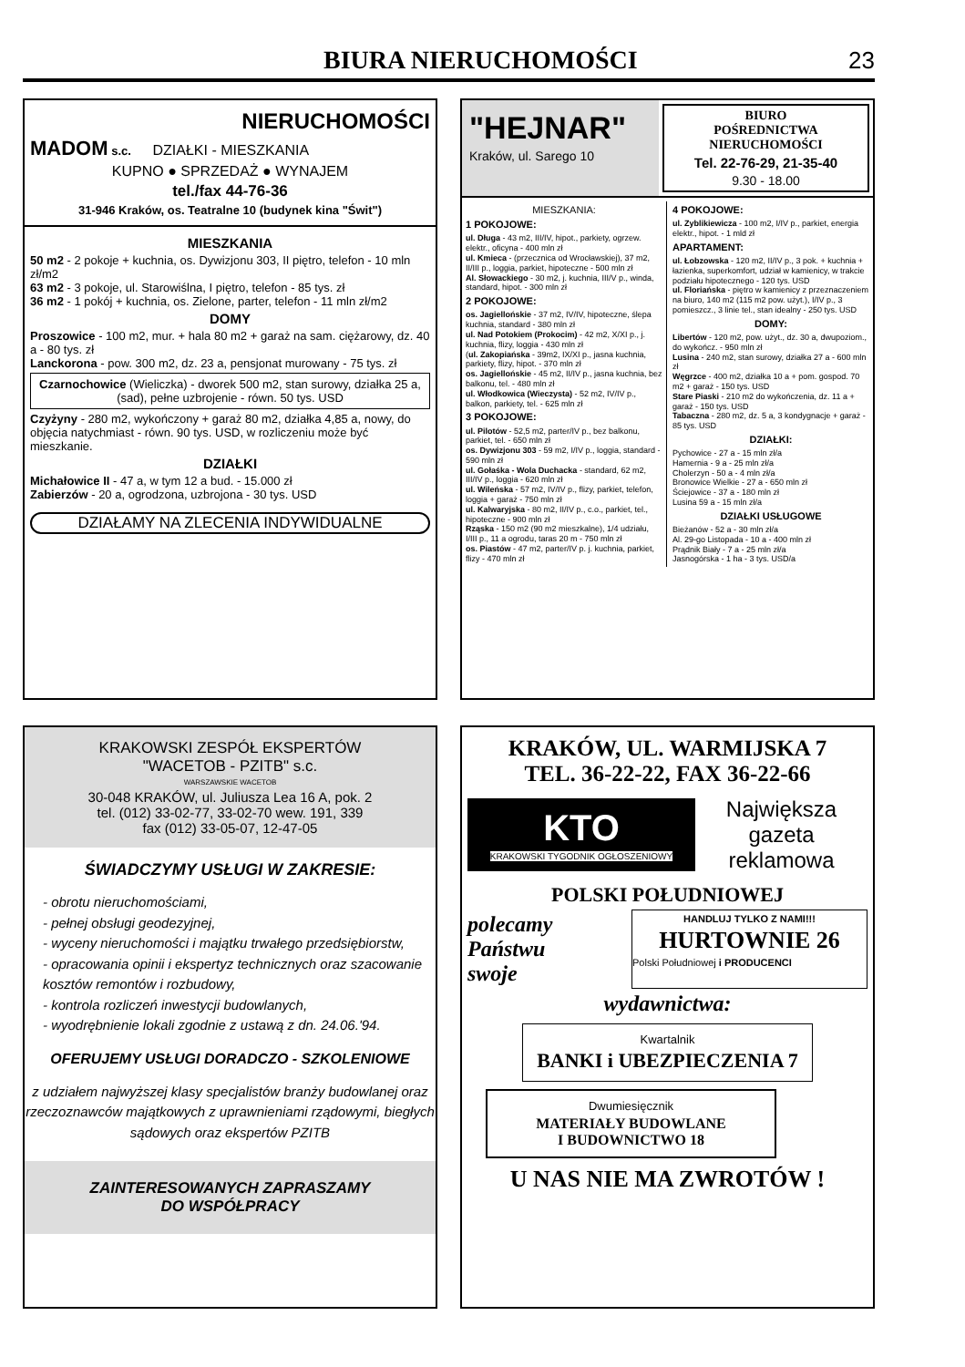BIURA NIERUCHOMOŚCI
23
NIERUCHOMOŚCI
MADOM s.c. DZIAŁKI - MIESZKANIA
KUPNO ● SPRZEDAŻ ● WYNAJEM
tel./fax 44-76-36
31-946 Kraków, os. Teatralne 10 (budynek kina "Świt")
MIESZKANIA
50 m2 - 2 pokoje + kuchnia, os. Dywizjonu 303, II piętro, telefon - 10 mln zł/m2
63 m2 - 3 pokoje, ul. Starowiślna, I piętro, telefon - 85 tys. zł
36 m2 - 1 pokój + kuchnia, os. Zielone, parter, telefon - 11 mln zł/m2
DOMY
Proszowice - 100 m2, mur. + hala 80 m2 + garaż na sam. ciężarowy, dz. 40 a - 80 tys. zł
Lanckorona - pow. 300 m2, dz. 23 a, pensjonat murowany - 75 tys. zł
Czarnochowice (Wieliczka) - dworek 500 m2, stan surowy, działka 25 a, (sad), pełne uzbrojenie - równ. 50 tys. USD
Czyżyny - 280 m2, wykończony + garaż 80 m2, działka 4,85 a, nowy, do objęcia natychmiast - równ. 90 tys. USD, w rozliczeniu może być mieszkanie.
DZIAŁKI
Michałowice II - 47 a, w tym 12 a bud. - 15.000 zł
Zabierzów - 20 a, ogrodzona, uzbrojona - 30 tys. USD
DZIAŁAMY NA ZLECENIA INDYWIDUALNE
"HEJNAR"
Kraków, ul. Sarego 10
BIURO
POŚREDNICTWA
NIERUCHOMOŚCI
Tel. 22-76-29, 21-35-40
9.30 - 18.00
MIESZKANIA:
1 POKOJOWE:
ul. Długa - 43 m2, III/IV, hipot., parkiety, ogrzew. elektr., oficyna - 400 mln zł
ul. Kmieca - (przecznica od Wrocławskiej), 37 m2, II/III p., loggia, parkiet, hipoteczne - 500 mln zł
Al. Słowackiego - 30 m2, j. kuchnia, III/V p., winda, standard, hipot. - 300 mln zł
2 POKOJOWE:
os. Jagiellońskie - 37 m2, IV/IV, hipoteczne, ślepa kuchnia, standard - 380 mln zł
ul. Nad Potokiem (Prokocim) - 42 m2, X/XI p., j. kuchnia, flizy, loggia - 430 mln zł
(ul. Zakopiańska - 39m2, IX/XI p., jasna kuchnia, parkiety, flizy, hipot. - 370 mln zł
os. Jagiellońskie - 45 m2, II/IV p., jasna kuchnia, bez balkonu, tel. - 480 mln zł
ul. Włodkowica (Wieczysta) - 52 m2, IV/IV p., balkon, parkiety, tel. - 625 mln zł
3 POKOJOWE:
ul. Pilotów - 52,5 m2, parter/IV p., bez balkonu, parkiet, tel. - 650 mln zł
os. Dywizjonu 303 - 59 m2, I/IV p., loggia, standard - 590 mln zł
ul. Gołaśka - Wola Duchacka - standard, 62 m2, III/IV p., loggia - 620 mln zł
ul. Wileńska - 57 m2, IV/IV p., flizy, parkiet, telefon, loggia + garaż - 750 mln zł
ul. Kalwaryjska - 80 m2, II/IV p., c.o., parkiet, tel., hipoteczne - 900 mln zł
Rząska - 150 m2 (90 m2 mieszkalne), 1/4 udziału, I/III p., 11 a ogrodu, taras 20 m - 750 mln zł
os. Piastów - 47 m2, parter/IV p. j. kuchnia, parkiet, flizy - 470 mln zł
4 POKOJOWE:
ul. Zyblikiewicza - 100 m2, I/IV p., parkiet, energia elektr., hipot. - 1 mld zł
APARTAMENT:
ul. Łobzowska - 120 m2, II/IV p., 3 pok. + kuchnia + łazienka, superkomfort, udział w kamienicy, w trakcie podziału hipotecznego - 120 tys. USD
ul. Floriańska - piętro w kamienicy z przeznaczeniem na biuro, 140 m2 (115 m2 pow. użyt.), I/IV p., 3 pomieszcz., 3 linie tel., stan idealny - 250 tys. USD
DOMY:
Libertów - 120 m2, pow. użyt., dz. 30 a, dwupoziom., do wykończ. - 950 mln zł
Lusina - 240 m2, stan surowy, działka 27 a - 600 mln zł
Węgrzce - 400 m2, działka 10 a + pom. gospod. 70 m2 + garaż - 150 tys. USD
Stare Piaski - 210 m2 do wykończenia, dz. 11 a + garaż - 150 tys. USD
Tabaczna - 280 m2, dz. 5 a, 3 kondygnacje + garaż - 85 tys. USD
DZIAŁKI:
Pychowice - 27 a - 15 mln zł/a
Hamernia - 9 a - 25 mln zł/a
Cholerzyn - 50 a - 4 mln zł/a
Bronowice Wielkie - 27 a - 650 mln zł
Ściejowice - 37 a - 180 mln zł
Lusina 59 a - 15 mln zł/a
DZIAŁKI USŁUGOWE
Bieżanów - 52 a - 30 mln zł/a
Al. 29-go Listopada - 10 a - 400 mln zł
Prądnik Biały - 7 a - 25 mln zł/a
Jasnogórska - 1 ha - 3 tys. USD/a
KRAKOWSKI ZESPÓŁ EKSPERTÓW
"WACETOB - PZITB" s.c.
WARSZAWSKIE WACETOB
30-048 KRAKÓW, ul. Juliusza Lea 16 A, pok. 2
tel. (012) 33-02-77, 33-02-70 wew. 191, 339
fax (012) 33-05-07, 12-47-05
ŚWIADCZYMY USŁUGI W ZAKRESIE:
- obrotu nieruchomościami,
- pełnej obsługi geodezyjnej,
- wyceny nieruchomości i majątku trwałego przedsiębiorstw,
- opracowania opinii i ekspertyz technicznych oraz szacowanie kosztów remontów i rozbudowy,
- kontrola rozliczeń inwestycji budowlanych,
- wyodrębnienie lokali zgodnie z ustawą z dn. 24.06.'94.
OFERUJEMY USŁUGI DORADCZO - SZKOLENIOWE
z udziałem najwyższej klasy specjalistów branży budowlanej oraz rzeczoznawców majątkowych z uprawnieniami rządowymi, biegłych sądowych oraz ekspertów PZITB
ZAINTERESOWANYCH ZAPRASZAMY
DO WSPÓŁPRACY
KRAKÓW, UL. WARMIJSKA 7
TEL. 36-22-22, FAX 36-22-66
KTO
KRAKOWSKI TYGODNIK OGŁOSZENIOWY
Największa gazeta reklamowa
POLSKI POŁUDNIOWEJ
polecamy
Państwu
swoje
HANDLUJ TYLKO Z NAMI!!!
HURTOWNIE 26
Polski Południowej i PRODUCENCI
wydawnictwa:
Kwartalnik
BANKI i UBEZPIECZENIA 7
Dwumiesięcznik
MATERIAŁY BUDOWLANE
I BUDOWNICTWO 18
U NAS NIE MA ZWROTÓW !